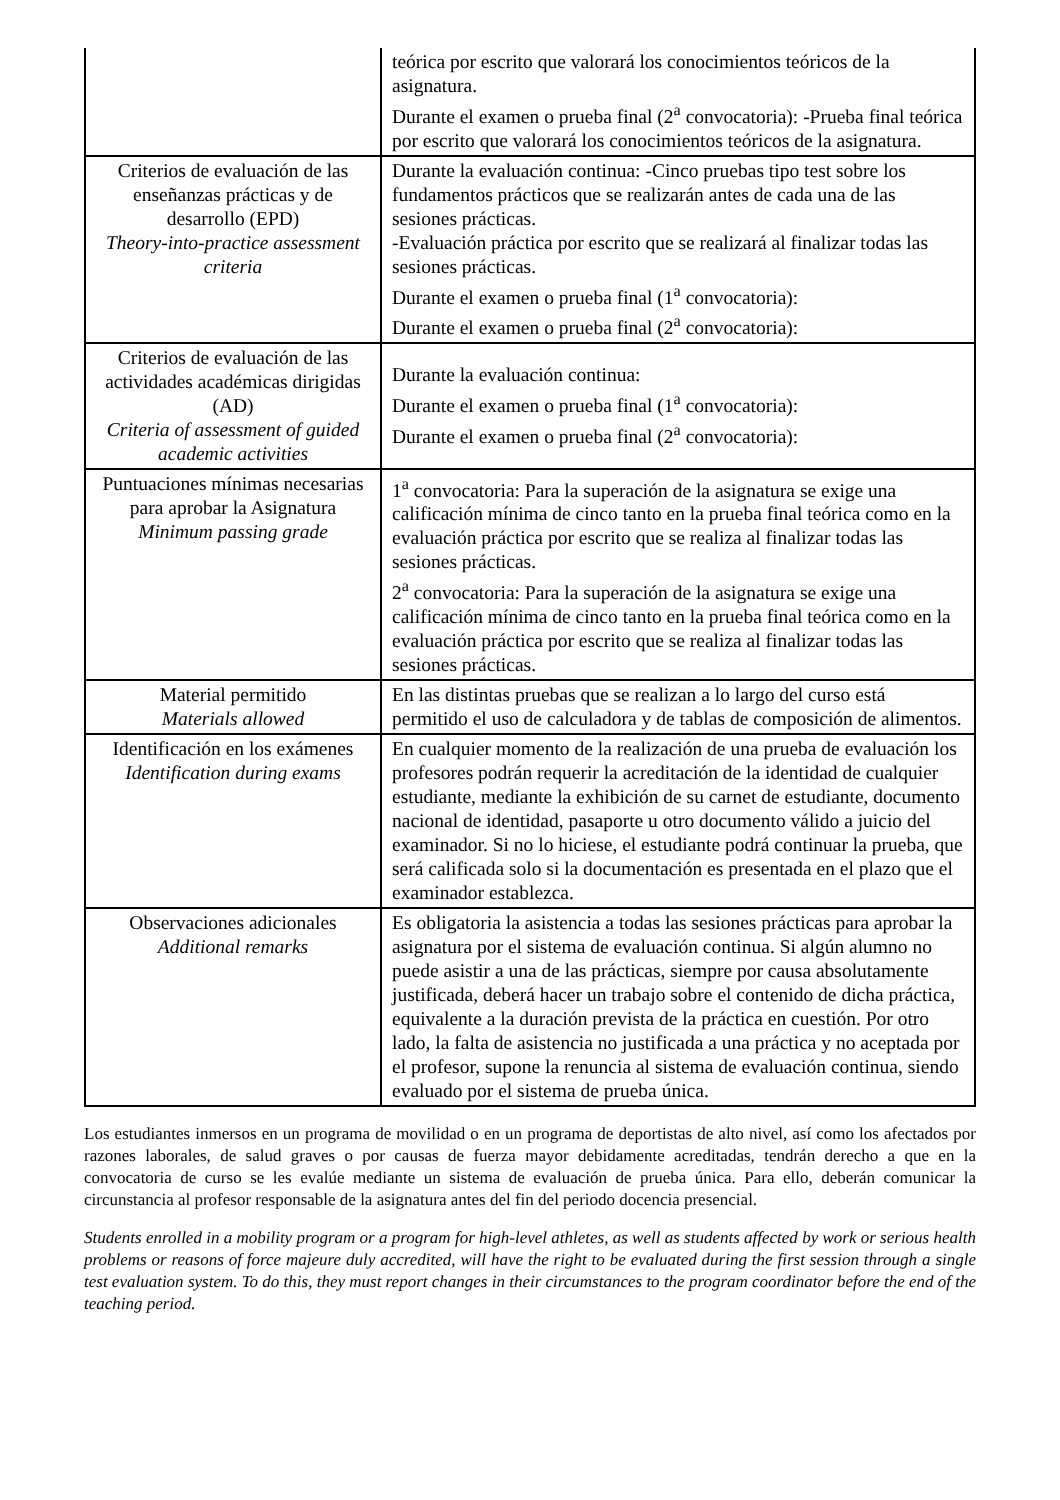| | teórica por escrito que valorará los conocimientos teóricos de la asignatura. Durante el examen o prueba final (2<sup>a</sup> convocatoria): -Prueba final teórica por escrito que valorará los conocimientos teóricos de la asignatura. |
| Criterios de evaluación de las enseñanzas prácticas y de desarrollo (EPD) Theory-into-practice assessment criteria | Durante la evaluación continua: -Cinco pruebas tipo test sobre los fundamentos prácticos que se realizarán antes de cada una de las sesiones prácticas. -Evaluación práctica por escrito que se realizará al finalizar todas las sesiones prácticas. Durante el examen o prueba final (1<sup>a</sup> convocatoria): Durante el examen o prueba final (2<sup>a</sup> convocatoria): |
| Criterios de evaluación de las actividades académicas dirigidas (AD) Criteria of assessment of guided academic activities | Durante la evaluación continua: Durante el examen o prueba final (1<sup>a</sup> convocatoria): Durante el examen o prueba final (2<sup>a</sup> convocatoria): |
| Puntuaciones mínimas necesarias para aprobar la Asignatura Minimum passing grade | 1<sup>a</sup> convocatoria: Para la superación de la asignatura se exige una calificación mínima de cinco tanto en la prueba final teórica como en la evaluación práctica por escrito que se realiza al finalizar todas las sesiones prácticas. 2<sup>a</sup> convocatoria: Para la superación de la asignatura se exige una calificación mínima de cinco tanto en la prueba final teórica como en la evaluación práctica por escrito que se realiza al finalizar todas las sesiones prácticas. |
| Material permitido Materials allowed | En las distintas pruebas que se realizan a lo largo del curso está permitido el uso de calculadora y de tablas de composición de alimentos. |
| Identificación en los exámenes Identification during exams | En cualquier momento de la realización de una prueba de evaluación los profesores podrán requerir la acreditación de la identidad de cualquier estudiante, mediante la exhibición de su carnet de estudiante, documento nacional de identidad, pasaporte u otro documento válido a juicio del examinador. Si no lo hiciese, el estudiante podrá continuar la prueba, que será calificada solo si la documentación es presentada en el plazo que el examinador establezca. |
| Observaciones adicionales Additional remarks | Es obligatoria la asistencia a todas las sesiones prácticas para aprobar la asignatura por el sistema de evaluación continua. Si algún alumno no puede asistir a una de las prácticas, siempre por causa absolutamente justificada, deberá hacer un trabajo sobre el contenido de dicha práctica, equivalente a la duración prevista de la práctica en cuestión. Por otro lado, la falta de asistencia no justificada a una práctica y no aceptada por el profesor, supone la renuncia al sistema de evaluación continua, siendo evaluado por el sistema de prueba única. |
Los estudiantes inmersos en un programa de movilidad o en un programa de deportistas de alto nivel, así como los afectados por razones laborales, de salud graves o por causas de fuerza mayor debidamente acreditadas, tendrán derecho a que en la convocatoria de curso se les evalúe mediante un sistema de evaluación de prueba única. Para ello, deberán comunicar la circunstancia al profesor responsable de la asignatura antes del fin del periodo docencia presencial.
Students enrolled in a mobility program or a program for high-level athletes, as well as students affected by work or serious health problems or reasons of force majeure duly accredited, will have the right to be evaluated during the first session through a single test evaluation system. To do this, they must report changes in their circumstances to the program coordinator before the end of the teaching period.